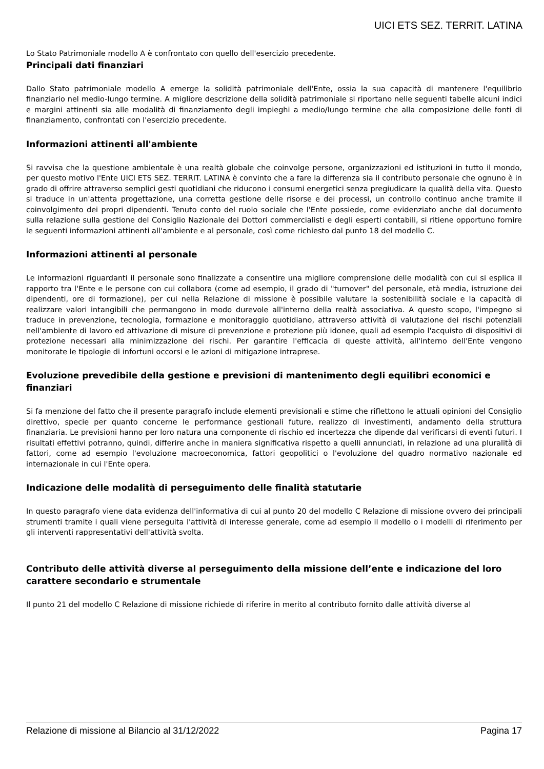UICI ETS SEZ. TERRIT. LATINA
Lo Stato Patrimoniale modello A è confrontato con quello dell'esercizio precedente.
Principali dati finanziari
Dallo Stato patrimoniale modello A emerge la solidità patrimoniale dell'Ente, ossia la sua capacità di mantenere l'equilibrio finanziario nel medio-lungo termine. A migliore descrizione della solidità patrimoniale si riportano nelle seguenti tabelle alcuni indici e margini attinenti sia alle modalità di finanziamento degli impieghi a medio/lungo termine che alla composizione delle fonti di finanziamento, confrontati con l'esercizio precedente.
Informazioni attinenti all'ambiente
Si ravvisa che la questione ambientale è una realtà globale che coinvolge persone, organizzazioni ed istituzioni in tutto il mondo, per questo motivo l'Ente UICI ETS SEZ. TERRIT. LATINA è convinto che a fare la differenza sia il contributo personale che ognuno è in grado di offrire attraverso semplici gesti quotidiani che riducono i consumi energetici senza pregiudicare la qualità della vita. Questo si traduce in un'attenta progettazione, una corretta gestione delle risorse e dei processi, un controllo continuo anche tramite il coinvolgimento dei propri dipendenti. Tenuto conto del ruolo sociale che l'Ente possiede, come evidenziato anche dal documento sulla relazione sulla gestione del Consiglio Nazionale dei Dottori commercialisti e degli esperti contabili, si ritiene opportuno fornire le seguenti informazioni attinenti all'ambiente e al personale, così come richiesto dal punto 18 del modello C.
Informazioni attinenti al personale
Le informazioni riguardanti il personale sono finalizzate a consentire una migliore comprensione delle modalità con cui si esplica il rapporto tra l'Ente e le persone con cui collabora (come ad esempio, il grado di "turnover" del personale, età media, istruzione dei dipendenti, ore di formazione), per cui nella Relazione di missione è possibile valutare la sostenibilità sociale e la capacità di realizzare valori intangibili che permangono in modo durevole all'interno della realtà associativa. A questo scopo, l'impegno si traduce in prevenzione, tecnologia, formazione e monitoraggio quotidiano, attraverso attività di valutazione dei rischi potenziali nell'ambiente di lavoro ed attivazione di misure di prevenzione e protezione più idonee, quali ad esempio l'acquisto di dispositivi di protezione necessari alla minimizzazione dei rischi. Per garantire l'efficacia di queste attività, all'interno dell'Ente vengono monitorate le tipologie di infortuni occorsi e le azioni di mitigazione intraprese.
Evoluzione prevedibile della gestione e previsioni di mantenimento degli equilibri economici e finanziari
Si fa menzione del fatto che il presente paragrafo include elementi previsionali e stime che riflettono le attuali opinioni del Consiglio direttivo, specie per quanto concerne le performance gestionali future, realizzo di investimenti, andamento della struttura finanziaria. Le previsioni hanno per loro natura una componente di rischio ed incertezza che dipende dal verificarsi di eventi futuri. I risultati effettivi potranno, quindi, differire anche in maniera significativa rispetto a quelli annunciati, in relazione ad una pluralità di fattori, come ad esempio l'evoluzione macroeconomica, fattori geopolitici o l'evoluzione del quadro normativo nazionale ed internazionale in cui l'Ente opera.
Indicazione delle modalità di perseguimento delle finalità statutarie
In questo paragrafo viene data evidenza dell'informativa di cui al punto 20 del modello C Relazione di missione ovvero dei principali strumenti tramite i quali viene perseguita l'attività di interesse generale, come ad esempio il modello o i modelli di riferimento per gli interventi rappresentativi dell'attività svolta.
Contributo delle attività diverse al perseguimento della missione dell’ente e indicazione del loro carattere secondario e strumentale
Il punto 21 del modello C Relazione di missione richiede di riferire in merito al contributo fornito dalle attività diverse al
Relazione di missione al Bilancio al 31/12/2022 Pagina 17